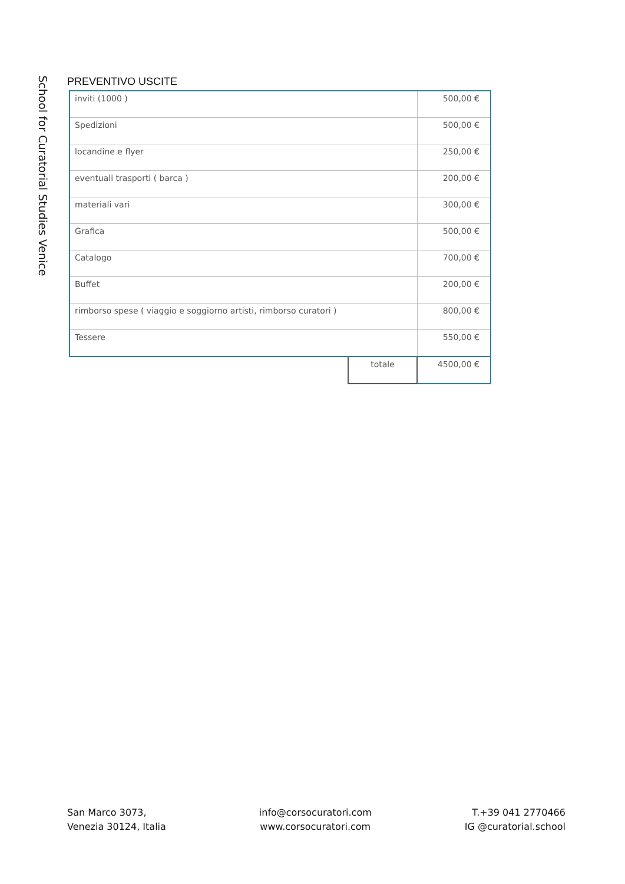School for Curatorial Studies Venice
PREVENTIVO USCITE
| inviti (1000 ) | | 500,00 € |
| Spedizioni | | 500,00 € |
| locandine e flyer | | 250,00 € |
| eventuali trasporti ( barca ) | | 200,00 € |
| materiali vari | | 300,00 € |
| Grafica | | 500,00 € |
| Catalogo | | 700,00 € |
| Buffet | | 200,00 € |
| rimborso spese ( viaggio e soggiorno artisti, rimborso curatori ) | | 800,00 € |
| Tessere | | 550,00 € |
| | totale | 4500,00 € |
San Marco 3073,
Venezia 30124, Italia
info@corsocuratori.com
www.corsocuratori.com
T.+39 041 2770466
IG @curatorial.school